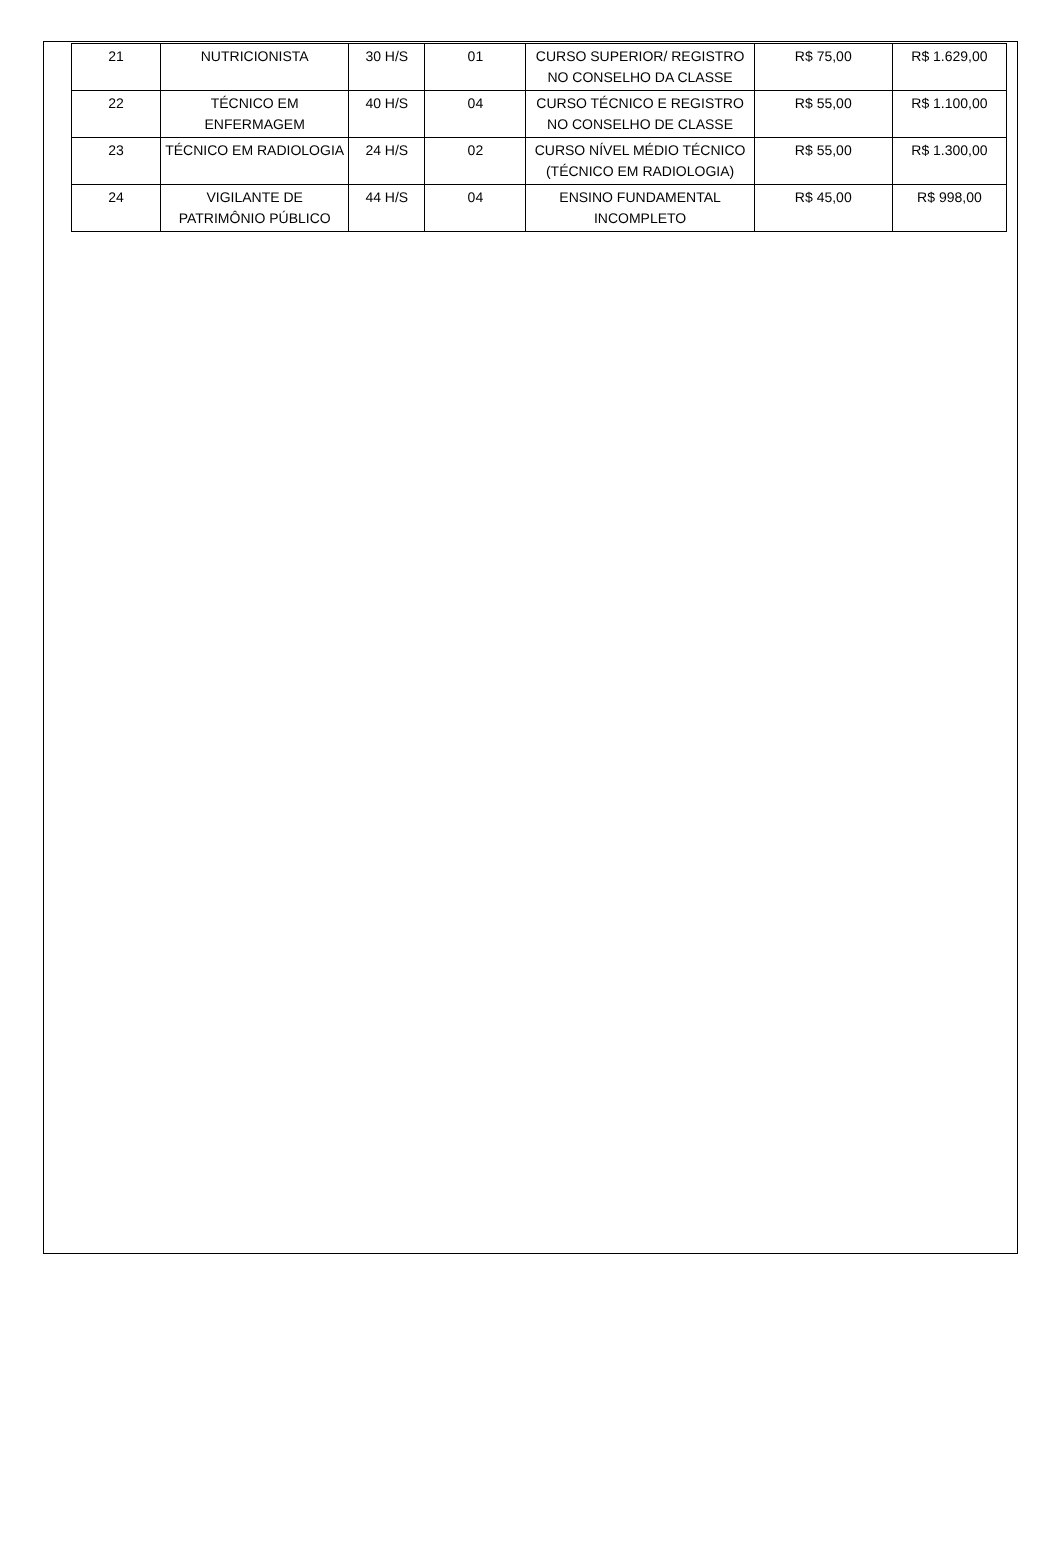| 21 | NUTRICIONISTA | 30 H/S | 01 | CURSO SUPERIOR/ REGISTRO NO CONSELHO DA CLASSE | R$ 75,00 | R$ 1.629,00 |
| 22 | TÉCNICO EM ENFERMAGEM | 40 H/S | 04 | CURSO TÉCNICO E REGISTRO NO CONSELHO DE CLASSE | R$ 55,00 | R$ 1.100,00 |
| 23 | TÉCNICO EM RADIOLOGIA | 24 H/S | 02 | CURSO NÍVEL MÉDIO TÉCNICO (TÉCNICO EM RADIOLOGIA) | R$ 55,00 | R$ 1.300,00 |
| 24 | VIGILANTE DE PATRIMÔNIO PÚBLICO | 44 H/S | 04 | ENSINO FUNDAMENTAL INCOMPLETO | R$ 45,00 | R$ 998,00 |